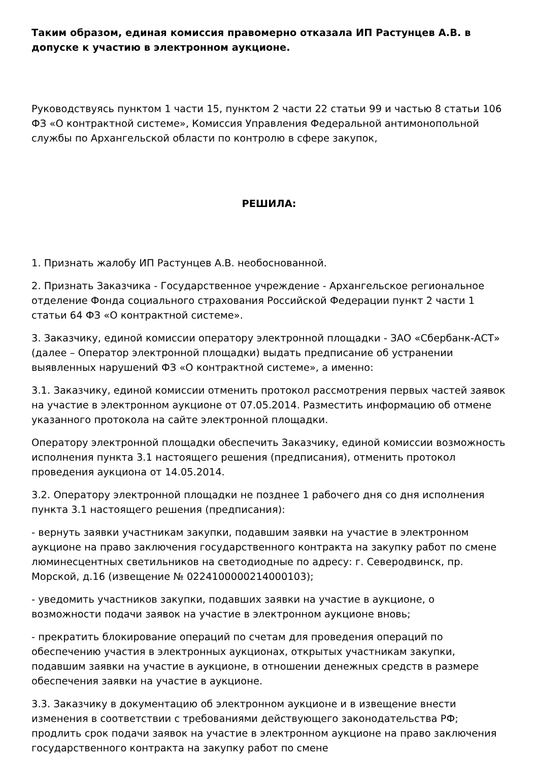Таким образом, единая комиссия правомерно отказала ИП Растунцев А.В. в допуске к участию в электронном аукционе.
Руководствуясь пунктом 1 части 15, пунктом 2 части 22 статьи 99 и частью 8 статьи 106 ФЗ «О контрактной системе», Комиссия Управления Федеральной антимонопольной службы по Архангельской области по контролю в сфере закупок,
РЕШИЛА:
1. Признать жалобу ИП Растунцев А.В. необоснованной.
2. Признать Заказчика - Государственное учреждение - Архангельское региональное отделение Фонда социального страхования Российской Федерации пункт 2 части 1 статьи 64 ФЗ «О контрактной системе».
3. Заказчику, единой комиссии оператору электронной площадки - ЗАО «Сбербанк-АСТ» (далее – Оператор электронной площадки) выдать предписание об устранении выявленных нарушений ФЗ «О контрактной системе», а именно:
3.1. Заказчику, единой комиссии отменить протокол рассмотрения первых частей заявок на участие в электронном аукционе от 07.05.2014. Разместить информацию об отмене указанного протокола на сайте электронной площадки.
Оператору электронной площадки обеспечить Заказчику, единой комиссии возможность исполнения пункта 3.1 настоящего решения (предписания), отменить протокол проведения аукциона от 14.05.2014.
3.2. Оператору электронной площадки не позднее 1 рабочего дня со дня исполнения пункта 3.1 настоящего решения (предписания):
- вернуть заявки участникам закупки, подавшим заявки на участие в электронном аукционе на право заключения государственного контракта на закупку работ по смене люминесцентных светильников на светодиодные по адресу: г. Северодвинск, пр. Морской, д.16 (извещение № 0224100000214000103);
- уведомить участников закупки, подавших заявки на участие в аукционе, о возможности подачи заявок на участие в электронном аукционе вновь;
- прекратить блокирование операций по счетам для проведения операций по обеспечению участия в электронных аукционах, открытых участникам закупки, подавшим заявки на участие в аукционе, в отношении денежных средств в размере обеспечения заявки на участие в аукционе.
3.3. Заказчику в документацию об электронном аукционе и в извещение внести изменения в соответствии с требованиями действующего законодательства РФ; продлить срок подачи заявок на участие в электронном аукционе на право заключения государственного контракта на закупку работ по смене